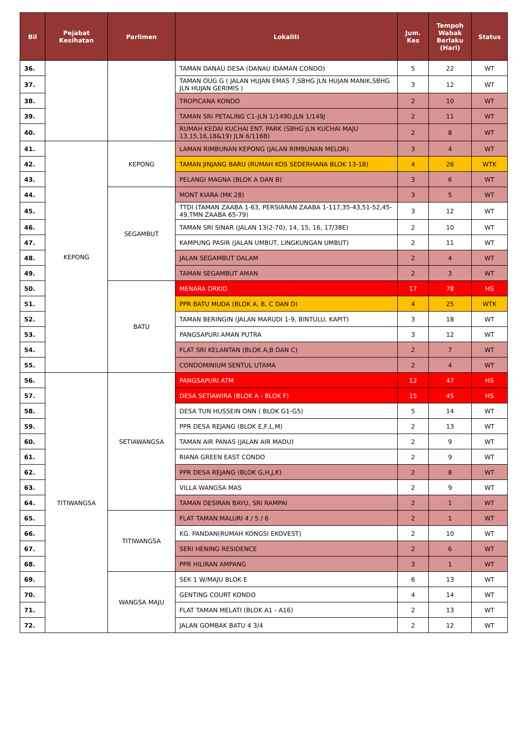| Bil | Pejabat Kesihatan | Parlimen | Lokaliti | Jum. Kes | Tempoh Wabak Berlaku (Hari) | Status |
| --- | --- | --- | --- | --- | --- | --- |
| 36. | | | TAMAN DANAU DESA (DANAU IDAMAN CONDO) | 5 | 22 | WT |
| 37. | | | TAMAN OUG G ( JALAN HUJAN EMAS 7,SBHG JLN HUJAN MANIK,SBHG JLN HUJAN GERIMIS ) | 3 | 12 | WT |
| 38. | | | TROPICANA KONDO | 2 | 10 | WT |
| 39. | | | TAMAN SRI PETALING C1-JLN 1/149D,JLN 1/149J | 2 | 11 | WT |
| 40. | | | RUMAH KEDAI KUCHAI ENT. PARK (SBHG JLN KUCHAI MAJU 13,15,16,18&19) JLN 6/116B) | 2 | 8 | WT |
| 41. | KEPONG | KEPONG | LAMAN RIMBUNAN KEPONG (JALAN RIMBUNAN MELOR) | 3 | 4 | WT |
| 42. | | | TAMAN JINJANG BARU (RUMAH KOS SEDERHANA BLOK 13-18) | 4 | 26 | WTK |
| 43. | | | PELANGI MAGNA (BLOK A DAN B) | 3 | 6 | WT |
| 44. | | SEGAMBUT | MONT KIARA (MK 28) | 3 | 5 | WT |
| 45. | | | TTDI (TAMAN ZAABA 1-63, PERSIARAN ZAABA 1-117,35-43,51-52,45-49,TMN ZAABA 65-79) | 3 | 12 | WT |
| 46. | | | TAMAN SRI SINAR (JALAN 13(2-70), 14, 15, 16, 17/38E) | 2 | 10 | WT |
| 47. | | | KAMPUNG PASIR (JALAN UMBUT, LINGKUNGAN UMBUT) | 2 | 11 | WT |
| 48. | | | JALAN SEGAMBUT DALAM | 2 | 4 | WT |
| 49. | | | TAMAN SEGAMBUT AMAN | 2 | 3 | WT |
| 50. | | BATU | MENARA ORKID | 17 | 78 | HS |
| 51. | | | PPR BATU MUDA (BLOK A, B, C DAN D) | 4 | 25 | WTK |
| 52. | | | TAMAN BERINGIN (JALAN MARUDI 1-9, BINTULU, KAPIT) | 3 | 18 | WT |
| 53. | | | PANGSAPURI AMAN PUTRA | 3 | 12 | WT |
| 54. | | | FLAT SRI KELANTAN (BLOK A,B DAN C) | 2 | 7 | WT |
| 55. | | | CONDOMINIUM SENTUL UTAMA | 2 | 4 | WT |
| 56. | TITIWANGSA | SETIAWANGSA | PANGSAPURI ATM | 12 | 47 | HS |
| 57. | | | DESA SETIAWIRA (BLOK A - BLOK F) | 15 | 45 | HS |
| 58. | | | DESA TUN HUSSEIN ONN ( BLOK G1-G5) | 5 | 14 | WT |
| 59. | | | PPR DESA REJANG (BLOK E,F,L,M) | 2 | 13 | WT |
| 60. | | | TAMAN AIR PANAS (JALAN AIR MADU) | 2 | 9 | WT |
| 61. | | | RIANA GREEN EAST CONDO | 2 | 9 | WT |
| 62. | | | PPR DESA REJANG (BLOK G,H,J,K) | 2 | 8 | WT |
| 63. | | | VILLA WANGSA MAS | 2 | 9 | WT |
| 64. | | | TAMAN DESIRAN BAYU, SRI RAMPAI | 2 | 1 | WT |
| 65. | | TITIWANGSA | FLAT TAMAN MALURI 4 / 5 / 6 | 2 | 1 | WT |
| 66. | | | KG. PANDAN(RUMAH KONGSI EKOVEST) | 2 | 10 | WT |
| 67. | | | SERI HENING RESIDENCE | 2 | 6 | WT |
| 68. | | | PPR HILIRAN AMPANG | 3 | 1 | WT |
| 69. | | WANGSA MAJU | SEK 1 W/MAJU BLOK E | 6 | 13 | WT |
| 70. | | | GENTING COURT KONDO | 4 | 14 | WT |
| 71. | | | FLAT TAMAN MELATI (BLOK A1 - A16) | 2 | 13 | WT |
| 72. | | | JALAN GOMBAK BATU 4 3/4 | 2 | 12 | WT |